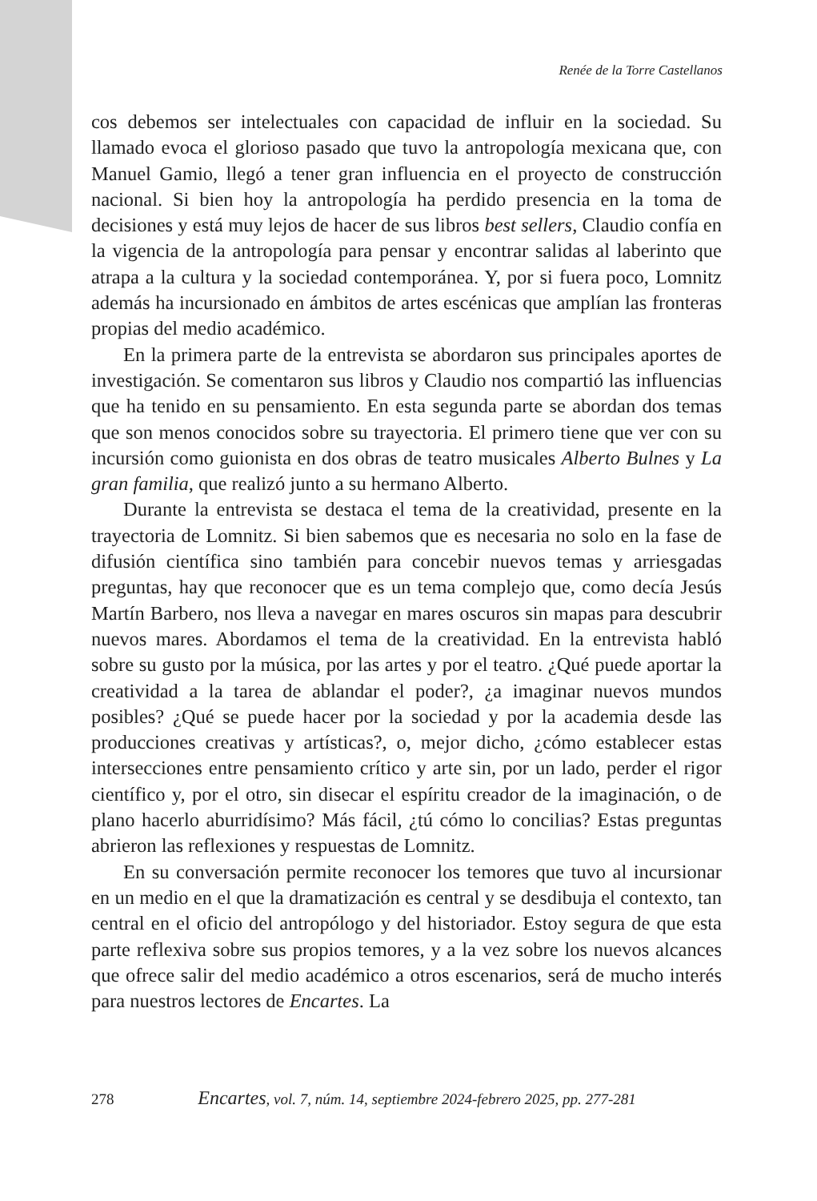Renée de la Torre Castellanos
cos debemos ser intelectuales con capacidad de influir en la sociedad. Su llamado evoca el glorioso pasado que tuvo la antropología mexicana que, con Manuel Gamio, llegó a tener gran influencia en el proyecto de construcción nacional. Si bien hoy la antropología ha perdido presencia en la toma de decisiones y está muy lejos de hacer de sus libros best sellers, Claudio confía en la vigencia de la antropología para pensar y encontrar salidas al laberinto que atrapa a la cultura y la sociedad contemporánea. Y, por si fuera poco, Lomnitz además ha incursionado en ámbitos de artes escénicas que amplían las fronteras propias del medio académico.
En la primera parte de la entrevista se abordaron sus principales aportes de investigación. Se comentaron sus libros y Claudio nos compartió las influencias que ha tenido en su pensamiento. En esta segunda parte se abordan dos temas que son menos conocidos sobre su trayectoria. El primero tiene que ver con su incursión como guionista en dos obras de teatro musicales Alberto Bulnes y La gran familia, que realizó junto a su hermano Alberto.
Durante la entrevista se destaca el tema de la creatividad, presente en la trayectoria de Lomnitz. Si bien sabemos que es necesaria no solo en la fase de difusión científica sino también para concebir nuevos temas y arriesgadas preguntas, hay que reconocer que es un tema complejo que, como decía Jesús Martín Barbero, nos lleva a navegar en mares oscuros sin mapas para descubrir nuevos mares. Abordamos el tema de la creatividad. En la entrevista habló sobre su gusto por la música, por las artes y por el teatro. ¿Qué puede aportar la creatividad a la tarea de ablandar el poder?, ¿a imaginar nuevos mundos posibles? ¿Qué se puede hacer por la sociedad y por la academia desde las producciones creativas y artísticas?, o, mejor dicho, ¿cómo establecer estas intersecciones entre pensamiento crítico y arte sin, por un lado, perder el rigor científico y, por el otro, sin disecar el espíritu creador de la imaginación, o de plano hacerlo aburridísimo? Más fácil, ¿tú cómo lo concilias? Estas preguntas abrieron las reflexiones y respuestas de Lomnitz.
En su conversación permite reconocer los temores que tuvo al incursionar en un medio en el que la dramatización es central y se desdibuja el contexto, tan central en el oficio del antropólogo y del historiador. Estoy segura de que esta parte reflexiva sobre sus propios temores, y a la vez sobre los nuevos alcances que ofrece salir del medio académico a otros escenarios, será de mucho interés para nuestros lectores de Encartes. La
278 Encartes, vol. 7, núm. 14, septiembre 2024-febrero 2025, pp. 277-281